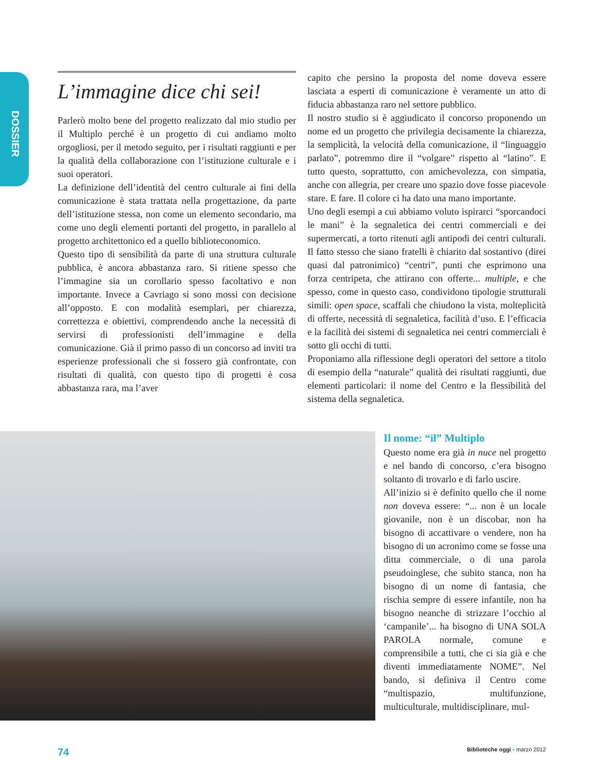DOSSIER
L’immagine dice chi sei!
Parlerò molto bene del progetto realizzato dal mio studio per il Multiplo perché è un progetto di cui andiamo molto orgogliosi, per il metodo seguito, per i risultati raggiunti e per la qualità della collaborazione con l’istituzione culturale e i suoi operatori.
La definizione dell’identità del centro culturale ai fini della comunicazione è stata trattata nella progettazione, da parte dell’istituzione stessa, non come un elemento secondario, ma come uno degli elementi portanti del progetto, in parallelo al progetto architettonico ed a quello biblioteconomico.
Questo tipo di sensibilità da parte di una struttura culturale pubblica, è ancora abbastanza raro. Si ritiene spesso che l’immagine sia un corollario spesso facoltativo e non importante. Invece a Cavriago si sono mossi con decisione all’opposto. E con modalità esemplari, per chiarezza, correttezza e obiettivi, comprendendo anche la necessità di servirsi di professionisti dell’immagine e della comunicazione. Già il primo passo di un concorso ad inviti tra esperienze professionali che si fossero già confrontate, con risultati di qualità, con questo tipo di progetti è cosa abbastanza rara, ma l’aver
capito che persino la proposta del nome doveva essere lasciata a esperti di comunicazione è veramente un atto di fiducia abbastanza raro nel settore pubblico.
Il nostro studio si è aggiudicato il concorso proponendo un nome ed un progetto che privilegia decisamente la chiarezza, la semplicità, la velocità della comunicazione, il “linguaggio parlato”, potremmo dire il “volgare” rispetto al “latino”. E tutto questo, soprattutto, con amichevolezza, con simpatia, anche con allegria, per creare uno spazio dove fosse piacevole stare. E fare. Il colore ci ha dato una mano importante.
Uno degli esempi a cui abbiamo voluto ispirarci “sporcandoci le mani” è la segnaletica dei centri commerciali e dei supermercati, a torto ritenuti agli antipodi dei centri culturali. Il fatto stesso che siano fratelli è chiarito dal sostantivo (direi quasi dal patronimico) “centri”, punti che esprimono una forza centripeta, che attirano con offerte... multiple, e che spesso, come in questo caso, condividono tipologie strutturali simili: open space, scaffali che chiudono la vista, molteplicità di offerte, necessità di segnaletica, facilità d’uso. E l’efficacia e la facilità dei sistemi di segnaletica nei centri commerciali è sotto gli occhi di tutti.
Proponiamo alla riflessione degli operatori del settore a titolo di esempio della “naturale” qualità dei risultati raggiunti, due elementi particolari: il nome del Centro e la flessibilità del sistema della segnaletica.
Il nome: “il” Multiplo
Questo nome era già in nuce nel progetto e nel bando di concorso, c’era bisogno soltanto di trovarlo e di farlo uscire.
All’inizio si è definito quello che il nome non doveva essere: “... non è un locale giovanile, non è un discobar, non ha bisogno di accattivare o vendere, non ha bisogno di un acronimo come se fosse una ditta commerciale, o di una parola pseudoinglese, che subito stanca, non ha bisogno di un nome di fantasia, che rischia sempre di essere infantile, non ha bisogno neanche di strizzare l’occhio al ‘campanile’... ha bisogno di UNA SOLA PAROLA normale, comune e comprensibile a tutti, che ci sia già e che diventi immediatamente NOME”. Nel bando, si definiva il Centro come “multispazio, multifunzione, multiculturale, multidisciplinare, mul-
74 Biblioteche oggi • marzo 2012